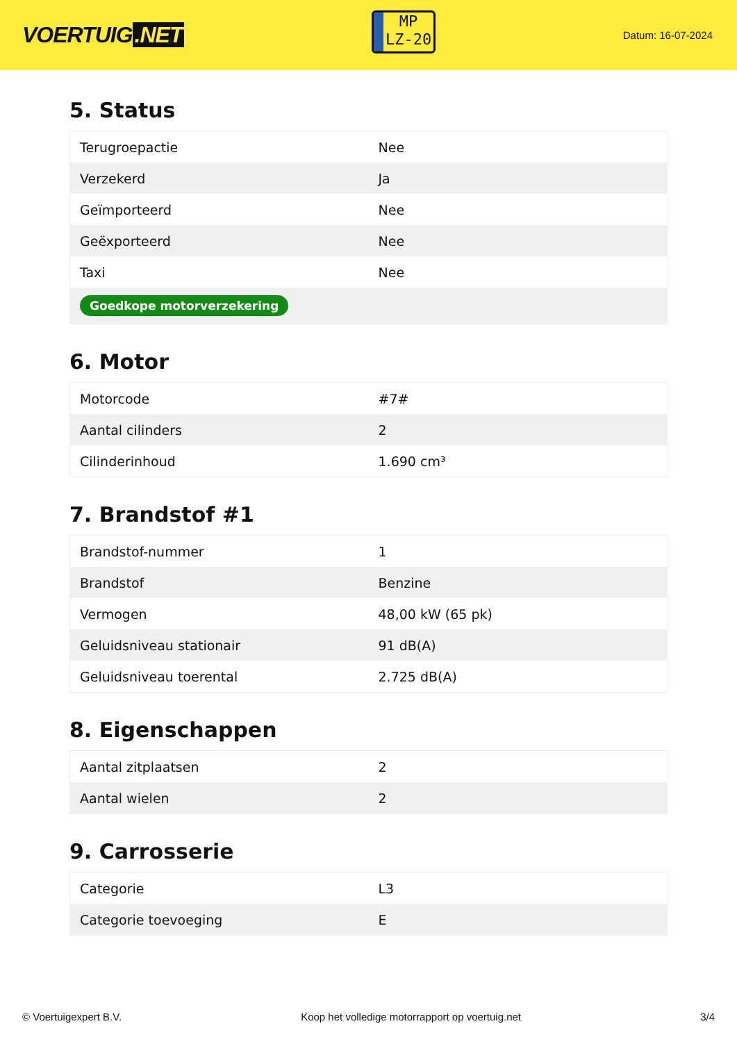VOERTUIG.NET
MP
LZ-20
Datum: 16-07-2024
5. Status
| Terugroepactie | Nee |
| Verzekerd | Ja |
| Geïmporteerd | Nee |
| Geëxporteerd | Nee |
| Taxi | Nee |
| Goedkope motorverzekering | |
6. Motor
| Motorcode | #7# |
| Aantal cilinders | 2 |
| Cilinderinhoud | 1.690 cm³ |
7. Brandstof #1
| Brandstof-nummer | 1 |
| Brandstof | Benzine |
| Vermogen | 48,00 kW (65 pk) |
| Geluidsniveau stationair | 91 dB(A) |
| Geluidsniveau toerental | 2.725 dB(A) |
8. Eigenschappen
| Aantal zitplaatsen | 2 |
| Aantal wielen | 2 |
9. Carrosserie
| Categorie | L3 |
| Categorie toevoeging | E |
© Voertuigexpert B.V. Koop het volledige motorrapport op voertuig.net 3/4